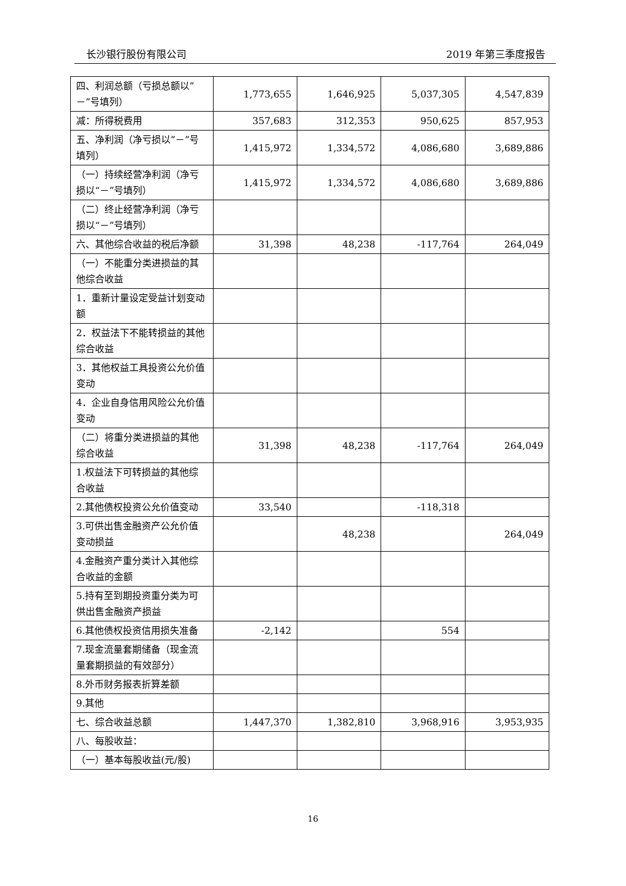长沙银行股份有限公司 2019 年第三季度报告
| 四、利润总额（亏损总额以”－”号填列） | 1,773,655 | 1,646,925 | 5,037,305 | 4,547,839 |
| 减：所得税费用 | 357,683 | 312,353 | 950,625 | 857,953 |
| 五、净利润（净亏损以”－”号填列） | 1,415,972 | 1,334,572 | 4,086,680 | 3,689,886 |
| （一）持续经营净利润（净亏损以“－”号填列） | 1,415,972 | 1,334,572 | 4,086,680 | 3,689,886 |
| （二）终止经营净利润（净亏损以“－”号填列） | | | | |
| 六、其他综合收益的税后净额 | 31,398 | 48,238 | -117,764 | 264,049 |
| （一）不能重分类进损益的其他综合收益 | | | | |
| 1．重新计量设定受益计划变动额 | | | | |
| 2．权益法下不能转损益的其他综合收益 | | | | |
| 3．其他权益工具投资公允价值变动 | | | | |
| 4．企业自身信用风险公允价值变动 | | | | |
| （二）将重分类进损益的其他综合收益 | 31,398 | 48,238 | -117,764 | 264,049 |
| 1.权益法下可转损益的其他综合收益 | | | | |
| 2.其他债权投资公允价值变动 | 33,540 | | -118,318 | |
| 3.可供出售金融资产公允价值变动损益 | | 48,238 | | 264,049 |
| 4.金融资产重分类计入其他综合收益的金额 | | | | |
| 5.持有至到期投资重分类为可供出售金融资产损益 | | | | |
| 6.其他债权投资信用损失准备 | -2,142 | | 554 | |
| 7.现金流量套期储备（现金流量套期损益的有效部分） | | | | |
| 8.外币财务报表折算差额 | | | | |
| 9.其他 | | | | |
| 七、综合收益总额 | 1,447,370 | 1,382,810 | 3,968,916 | 3,953,935 |
| 八、每股收益： | | | | |
| （一）基本每股收益(元/股) | | | | |
16